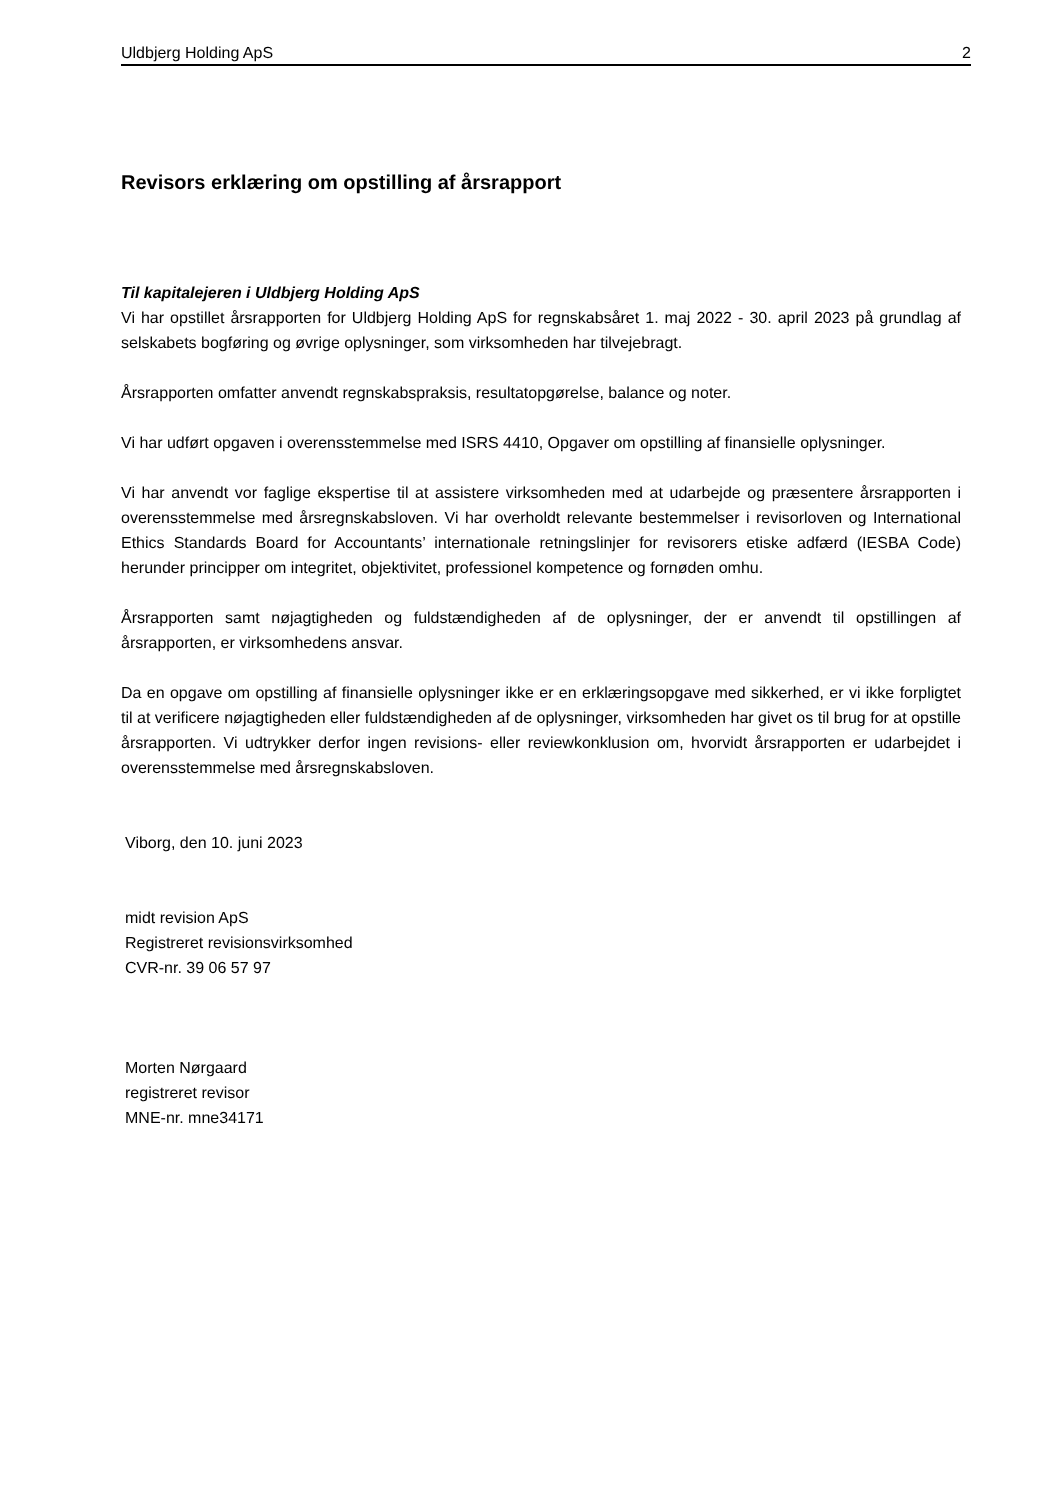Uldbjerg Holding ApS 2
Revisors erklæring om opstilling af årsrapport
Til kapitalejeren i Uldbjerg Holding ApS
Vi har opstillet årsrapporten for Uldbjerg Holding ApS for regnskabsåret 1. maj 2022 - 30. april 2023 på grundlag af selskabets bogføring og øvrige oplysninger, som virksomheden har tilvejebragt.
Årsrapporten omfatter anvendt regnskabspraksis, resultatopgørelse, balance og noter.
Vi har udført opgaven i overensstemmelse med ISRS 4410, Opgaver om opstilling af finansielle oplysninger.
Vi har anvendt vor faglige ekspertise til at assistere virksomheden med at udarbejde og præsentere årsrapporten i overensstemmelse med årsregnskabsloven. Vi har overholdt relevante bestemmelser i revisorloven og International Ethics Standards Board for Accountants’ internationale retningslinjer for revisorers etiske adfærd (IESBA Code) herunder principper om integritet, objektivitet, professionel kompetence og fornøden omhu.
Årsrapporten samt nøjagtigheden og fuldstændigheden af de oplysninger, der er anvendt til opstillingen af årsrapporten, er virksomhedens ansvar.
Da en opgave om opstilling af finansielle oplysninger ikke er en erklæringsopgave med sikkerhed, er vi ikke forpligtet til at verificere nøjagtigheden eller fuldstændigheden af de oplysninger, virksomheden har givet os til brug for at opstille årsrapporten. Vi udtrykker derfor ingen revisions- eller reviewkonklusion om, hvorvidt årsrapporten er udarbejdet i overensstemmelse med årsregnskabsloven.
Viborg, den 10. juni 2023
midt revision ApS
Registreret revisionsvirksomhed
CVR-nr. 39 06 57 97
Morten Nørgaard
registreret revisor
MNE-nr. mne34171